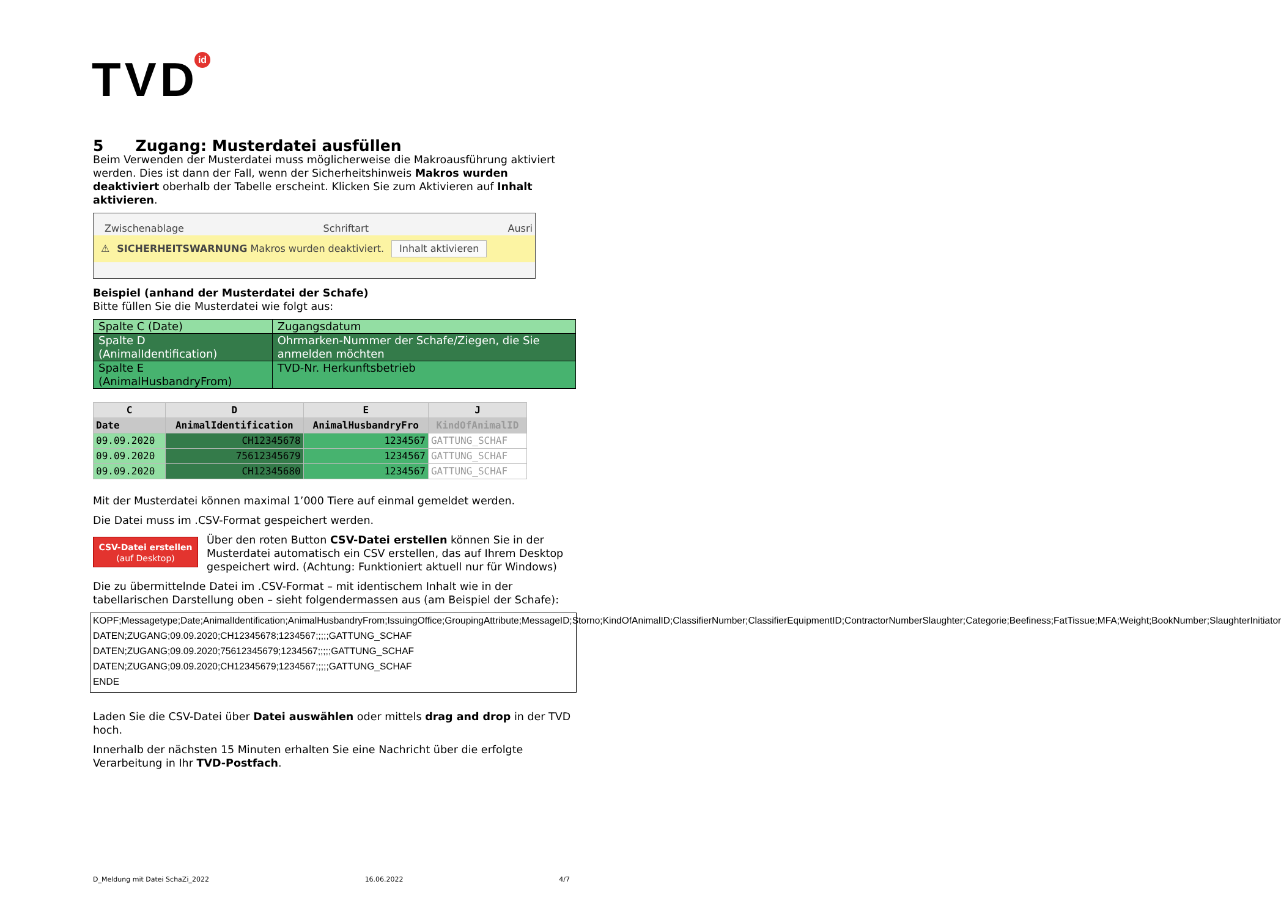TVDid
5 Zugang: Musterdatei ausfüllen
Beim Verwenden der Musterdatei muss möglicherweise die Makroausführung aktiviert werden. Dies ist dann der Fall, wenn der Sicherheitshinweis Makros wurden deaktiviert oberhalb der Tabelle erscheint. Klicken Sie zum Aktivieren auf Inhalt aktivieren.
Zwischenablage Schriftart Ausri
⚠ SICHERHEITSWARNUNG Makros wurden deaktiviert. Inhalt aktivieren
Beispiel (anhand der Musterdatei der Schafe)
Bitte füllen Sie die Musterdatei wie folgt aus:
| Spalte C (Date) | Zugangsdatum |
| Spalte D (AnimalIdentification) | Ohrmarken-Nummer der Schafe/Ziegen, die Sie anmelden möchten |
| Spalte E (AnimalHusbandryFrom) | TVD-Nr. Herkunftsbetrieb |
| C | D | E | J |
| --- | --- | --- | --- |
| Date | AnimalIdentification | AnimalHusbandryFro | KindOfAnimalID |
| 09.09.2020 | CH12345678 | 1234567 | GATTUNG_SCHAF |
| 09.09.2020 | 75612345679 | 1234567 | GATTUNG_SCHAF |
| 09.09.2020 | CH12345680 | 1234567 | GATTUNG_SCHAF |
Mit der Musterdatei können maximal 1’000 Tiere auf einmal gemeldet werden.
Die Datei muss im .CSV-Format gespeichert werden.
CSV-Datei erstellen
(auf Desktop) Über den roten Button CSV-Datei erstellen können Sie in der Musterdatei automatisch ein CSV erstellen, das auf Ihrem Desktop gespeichert wird. (Achtung: Funktioniert aktuell nur für Windows)
Die zu übermittelnde Datei im .CSV-Format – mit identischem Inhalt wie in der tabellarischen Darstellung oben – sieht folgendermassen aus (am Beispiel der Schafe):
KOPF;Messagetype;Date;AnimalIdentification;AnimalHusbandryFrom;IssuingOffice;GroupingAttribute;MessageID;Storno;KindOfAnimalID;ClassifierNumber;ClassifierEquipmentID;ContractorNumberSlaughter;Categorie;Beefiness;FatTissue;MFA;Weight;BookNumber;SlaughterInitiator
DATEN;ZUGANG;09.09.2020;CH12345678;1234567;;;;;GATTUNG_SCHAF
DATEN;ZUGANG;09.09.2020;75612345679;1234567;;;;;GATTUNG_SCHAF
DATEN;ZUGANG;09.09.2020;CH12345679;1234567;;;;;GATTUNG_SCHAF
ENDE
Laden Sie die CSV-Datei über Datei auswählen oder mittels drag and drop in der TVD hoch.
Innerhalb der nächsten 15 Minuten erhalten Sie eine Nachricht über die erfolgte Verarbeitung in Ihr TVD-Postfach.
D_Meldung mit Datei SchaZi_2022 16.06.2022 4/7